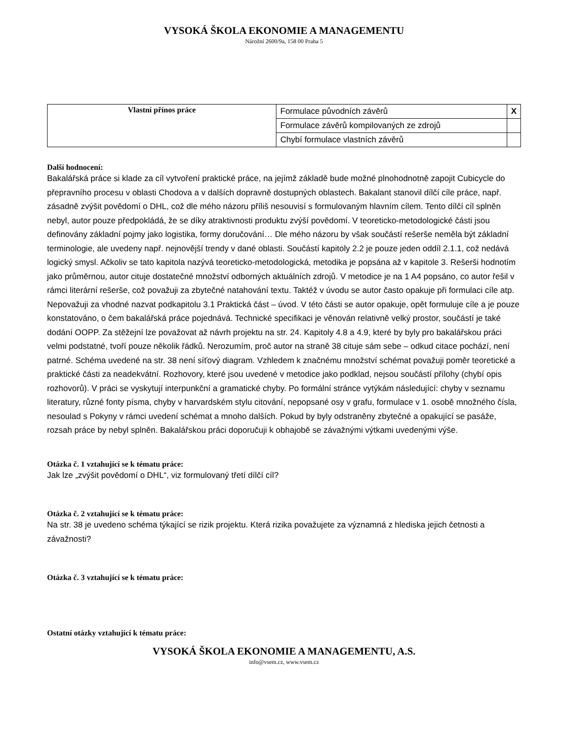VYSOKÁ ŠKOLA EKONOMIE A MANAGEMENTU
Nárožní 2600/9a, 158 00 Praha 5
| Vlastní přínos práce | Formulace původních závěrů | X |
| | Formulace závěrů kompilovaných ze zdrojů | |
| | Chybí formulace vlastních závěrů | |
Další hodnocení:
Bakalářská práce si klade za cíl vytvoření praktické práce, na jejímž základě bude možné plnohodnotně zapojit Cubicycle do přepravního procesu v oblasti Chodova a v dalších dopravně dostupných oblastech. Bakalant stanovil dílčí cíle práce, např. zásadně zvýšit povědomí o DHL, což dle mého názoru příliš nesouvisí s formulovaným hlavním cílem. Tento dílčí cíl splněn nebyl, autor pouze předpokládá, že se díky atraktivnosti produktu zvýší povědomí. V teoreticko-metodologické části jsou definovány základní pojmy jako logistika, formy doručování… Dle mého názoru by však součástí rešerše neměla být základní terminologie, ale uvedeny např. nejnovější trendy v dané oblasti. Součástí kapitoly 2.2 je pouze jeden oddíl 2.1.1, což nedává logický smysl. Ačkoliv se tato kapitola nazývá teoreticko-metodologická, metodika je popsána až v kapitole 3. Rešerši hodnotím jako průměrnou, autor cituje dostatečné množství odborných aktuálních zdrojů. V metodice je na 1 A4 popsáno, co autor řešil v rámci literární rešerše, což považuji za zbytečné natahování textu. Taktéž v úvodu se autor často opakuje při formulaci cíle atp. Nepovažuji za vhodné nazvat podkapitolu 3.1 Praktická část – úvod. V této části se autor opakuje, opět formuluje cíle a je pouze konstatováno, o čem bakalářská práce pojednává. Technické specifikaci je věnován relativně velký prostor, součástí je také dodání OOPP. Za stěžejní lze považovat až návrh projektu na str. 24. Kapitoly 4.8 a 4.9, které by byly pro bakalářskou práci velmi podstatné, tvoří pouze několik řádků. Nerozumím, proč autor na straně 38 cituje sám sebe – odkud citace pochází, není patrné. Schéma uvedené na str. 38 není síťový diagram. Vzhledem k značnému množství schémat považuji poměr teoretické a praktické části za neadekvátní. Rozhovory, které jsou uvedené v metodice jako podklad, nejsou součástí přílohy (chybí opis rozhovorů). V práci se vyskytují interpunkční a gramatické chyby. Po formální stránce vytýkám následující: chyby v seznamu literatury, různé fonty písma, chyby v harvardském stylu citování, nepopsané osy v grafu, formulace v 1. osobě množného čísla, nesoulad s Pokyny v rámci uvedení schémat a mnoho dalších. Pokud by byly odstraněny zbytečné a opakující se pasáže, rozsah práce by nebyl splněn. Bakalářskou práci doporučuji k obhajobě se závažnými výtkami uvedenými výše.
Otázka č. 1 vztahující se k tématu práce:
Jak lze „zvýšit povědomí o DHL“, viz formulovaný třetí dílčí cíl?
Otázka č. 2 vztahující se k tématu práce:
Na str. 38 je uvedeno schéma týkající se rizik projektu. Která rizika považujete za významná z hlediska jejich četnosti a závažnosti?
Otázka č. 3 vztahující se k tématu práce:
Ostatní otázky vztahující k tématu práce:
VYSOKÁ ŠKOLA EKONOMIE A MANAGEMENTU, A.S.
info@vsem.cz, www.vsem.cz